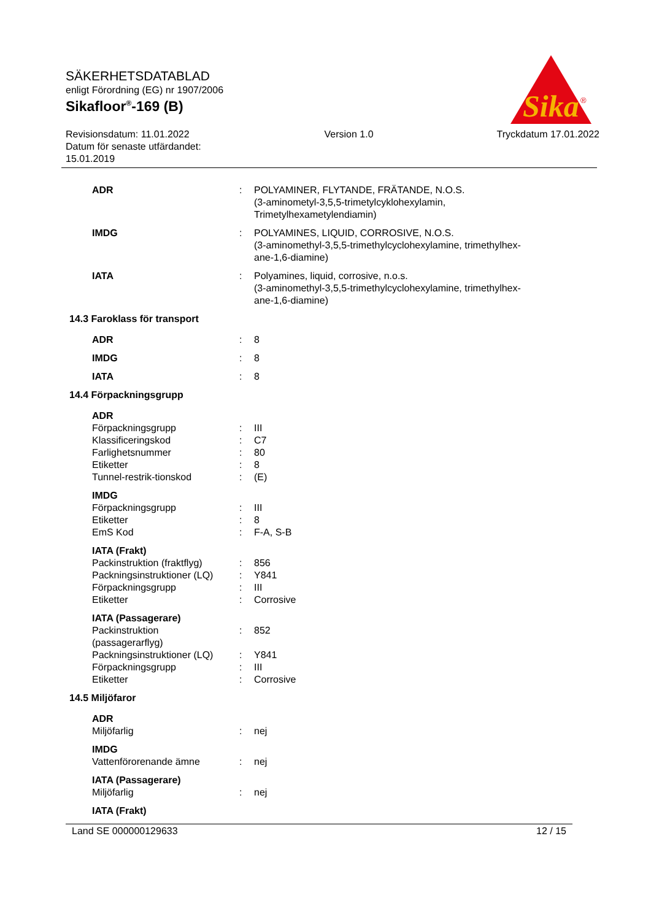SÄKERHETSDATABLAD
enligt Förordning (EG) nr 1907/2006
Sikafloor<sup>®</sup>-169 (B)
Revisionsdatum: 11.01.2022
Datum för senaste utfärdandet:
15.01.2019
Version 1.0 Tryckdatum 17.01.2022
Sika
®
ADR : POLYAMINER, FLYTANDE, FRÄTANDE, N.O.S.
(3-aminometyl-3,5,5-trimetylcyklohexylamin,
Trimetylhexametylendiamin)
IMDG : POLYAMINES, LIQUID, CORROSIVE, N.O.S.
(3-aminomethyl-3,5,5-trimethylcyclohexylamine, trimethylhex-
ane-1,6-diamine)
IATA : Polyamines, liquid, corrosive, n.o.s.
(3-aminomethyl-3,5,5-trimethylcyclohexylamine, trimethylhex-
ane-1,6-diamine)
14.3 Faroklass för transport
ADR : 8
IMDG : 8
IATA : 8
14.4 Förpackningsgrupp
ADR
Förpackningsgrupp : III
Klassificeringskod : C7
Farlighetsnummer : 80
Etiketter : 8
Tunnel-restrik-tionskod : (E)
IMDG
Förpackningsgrupp : III
Etiketter : 8
EmS Kod : F-A, S-B
IATA (Frakt)
Packinstruktion (fraktflyg)
: 856
Packningsinstruktioner (LQ)
: Y841
Förpackningsgrupp : III
Etiketter : Corrosive
IATA (Passagerare)
Packinstruktion
(passagerarflyg)
: 852
Packningsinstruktioner (LQ)
: Y841
Förpackningsgrupp : III
Etiketter : Corrosive
14.5 Miljöfaror
ADR
Miljöfarlig : nej
IMDG
Vattenförorenande ämne : nej
IATA (Passagerare)
Miljöfarlig : nej
IATA (Frakt)
Land SE 000000129633 12 / 15